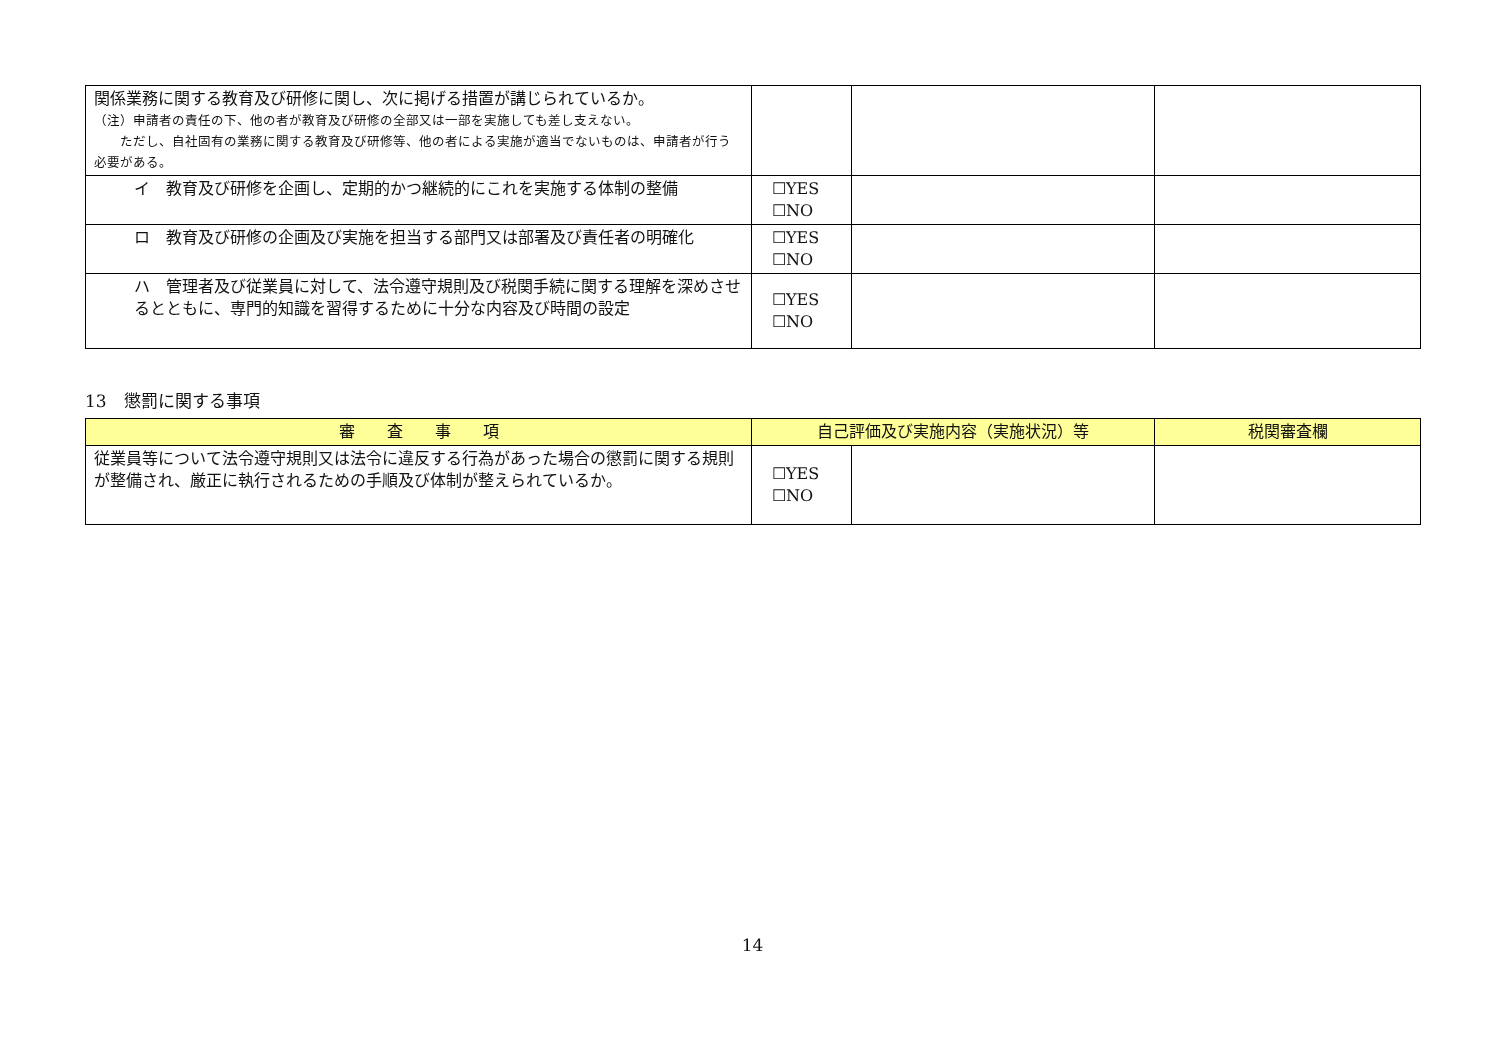| 関係業務に関する教育及び研修に関し、次に掲げる措置が講じられているか。 （注）申請者の責任の下、他の者が教育及び研修の全部又は一部を実施しても差し支えない。 ただし、自社固有の業務に関する教育及び研修等、他の者による実施が適当でないものは、申請者が行う必要がある。 | | | |
| イ 教育及び研修を企画し、定期的かつ継続的にこれを実施する体制の整備 | ☐YES ☐NO | | |
| ロ 教育及び研修の企画及び実施を担当する部門又は部署及び責任者の明確化 | ☐YES ☐NO | | |
| ハ 管理者及び従業員に対して、法令遵守規則及び税関手続に関する理解を深めさせるとともに、専門的知識を習得するために十分な内容及び時間の設定 | ☐YES ☐NO | | |
13　懲罰に関する事項
| 審 査 事 項 | 自己評価及び実施内容（実施状況）等 | | 税関審査欄 |
| --- | --- | --- | --- |
| 従業員等について法令遵守規則又は法令に違反する行為があった場合の懲罰に関する規則が整備され、厳正に執行されるための手順及び体制が整えられているか。 | ☐YES ☐NO | | |
14